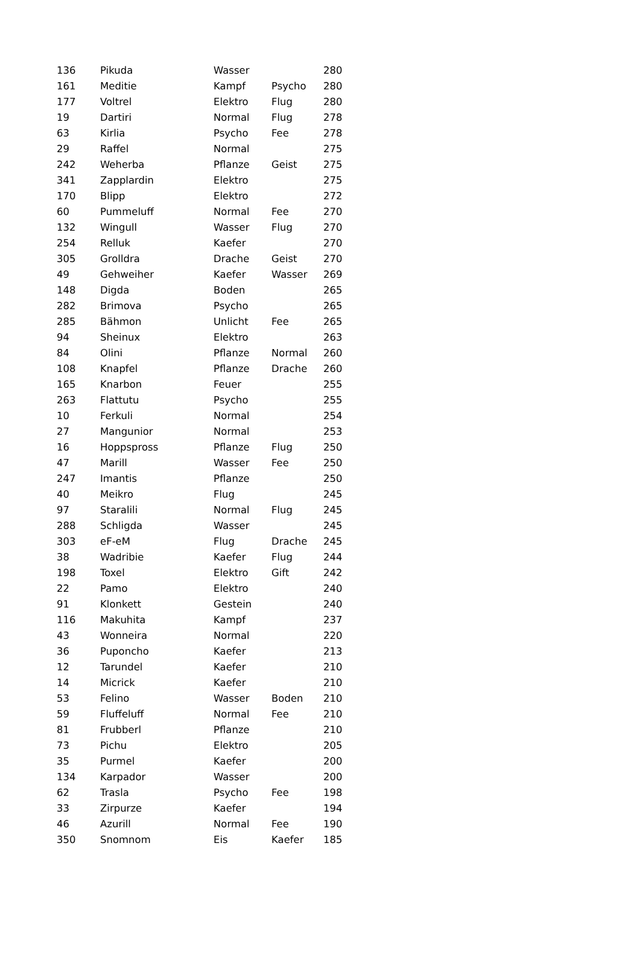| 136 | Pikuda | Wasser | | 280 |
| 161 | Meditie | Kampf | Psycho | 280 |
| 177 | Voltrel | Elektro | Flug | 280 |
| 19 | Dartiri | Normal | Flug | 278 |
| 63 | Kirlia | Psycho | Fee | 278 |
| 29 | Raffel | Normal | | 275 |
| 242 | Weherba | Pflanze | Geist | 275 |
| 341 | Zapplardin | Elektro | | 275 |
| 170 | Blipp | Elektro | | 272 |
| 60 | Pummeluff | Normal | Fee | 270 |
| 132 | Wingull | Wasser | Flug | 270 |
| 254 | Relluk | Kaefer | | 270 |
| 305 | Grolldra | Drache | Geist | 270 |
| 49 | Gehweiher | Kaefer | Wasser | 269 |
| 148 | Digda | Boden | | 265 |
| 282 | Brimova | Psycho | | 265 |
| 285 | Bähmon | Unlicht | Fee | 265 |
| 94 | Sheinux | Elektro | | 263 |
| 84 | Olini | Pflanze | Normal | 260 |
| 108 | Knapfel | Pflanze | Drache | 260 |
| 165 | Knarbon | Feuer | | 255 |
| 263 | Flattutu | Psycho | | 255 |
| 10 | Ferkuli | Normal | | 254 |
| 27 | Mangunior | Normal | | 253 |
| 16 | Hoppspross | Pflanze | Flug | 250 |
| 47 | Marill | Wasser | Fee | 250 |
| 247 | Imantis | Pflanze | | 250 |
| 40 | Meikro | Flug | | 245 |
| 97 | Staralili | Normal | Flug | 245 |
| 288 | Schligda | Wasser | | 245 |
| 303 | eF-eM | Flug | Drache | 245 |
| 38 | Wadribie | Kaefer | Flug | 244 |
| 198 | Toxel | Elektro | Gift | 242 |
| 22 | Pamo | Elektro | | 240 |
| 91 | Klonkett | Gestein | | 240 |
| 116 | Makuhita | Kampf | | 237 |
| 43 | Wonneira | Normal | | 220 |
| 36 | Puponcho | Kaefer | | 213 |
| 12 | Tarundel | Kaefer | | 210 |
| 14 | Micrick | Kaefer | | 210 |
| 53 | Felino | Wasser | Boden | 210 |
| 59 | Fluffeluff | Normal | Fee | 210 |
| 81 | Frubberl | Pflanze | | 210 |
| 73 | Pichu | Elektro | | 205 |
| 35 | Purmel | Kaefer | | 200 |
| 134 | Karpador | Wasser | | 200 |
| 62 | Trasla | Psycho | Fee | 198 |
| 33 | Zirpurze | Kaefer | | 194 |
| 46 | Azurill | Normal | Fee | 190 |
| 350 | Snomnom | Eis | Kaefer | 185 |